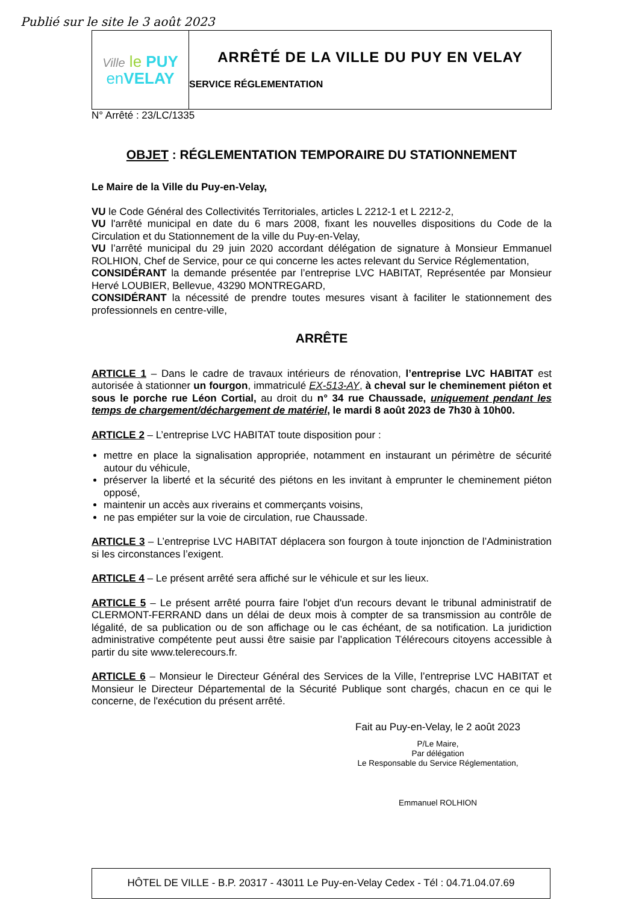Publié sur le site le 3 août 2023
Ville le PUY
en VELAY
ARRÊTÉ DE LA VILLE DU PUY EN VELAY
SERVICE RÉGLEMENTATION
N° Arrêté : 23/LC/1335
OBJET : RÉGLEMENTATION TEMPORAIRE DU STATIONNEMENT
Le Maire de la Ville du Puy-en-Velay,
VU le Code Général des Collectivités Territoriales, articles L 2212-1 et L 2212-2,
VU l'arrêté municipal en date du 6 mars 2008, fixant les nouvelles dispositions du Code de la Circulation et du Stationnement de la ville du Puy-en-Velay,
VU l’arrêté municipal du 29 juin 2020 accordant délégation de signature à Monsieur Emmanuel ROLHION, Chef de Service, pour ce qui concerne les actes relevant du Service Réglementation,
CONSIDÉRANT la demande présentée par l’entreprise LVC HABITAT, Représentée par Monsieur Hervé LOUBIER, Bellevue, 43290 MONTREGARD,
CONSIDÉRANT la nécessité de prendre toutes mesures visant à faciliter le stationnement des professionnels en centre-ville,
ARRÊTE
ARTICLE 1 – Dans le cadre de travaux intérieurs de rénovation, l’entreprise LVC HABITAT est autorisée à stationner un fourgon, immatriculé EX-513-AY, à cheval sur le cheminement piéton et sous le porche rue Léon Cortial, au droit du n° 34 rue Chaussade, uniquement pendant les temps de chargement/déchargement de matériel, le mardi 8 août 2023 de 7h30 à 10h00.
ARTICLE 2 – L’entreprise LVC HABITAT toute disposition pour :
mettre en place la signalisation appropriée, notamment en instaurant un périmètre de sécurité autour du véhicule,
préserver la liberté et la sécurité des piétons en les invitant à emprunter le cheminement piéton opposé,
maintenir un accès aux riverains et commerçants voisins,
ne pas empiéter sur la voie de circulation, rue Chaussade.
ARTICLE 3 – L’entreprise LVC HABITAT déplacera son fourgon à toute injonction de l’Administration si les circonstances l’exigent.
ARTICLE 4 – Le présent arrêté sera affiché sur le véhicule et sur les lieux.
ARTICLE 5 – Le présent arrêté pourra faire l'objet d'un recours devant le tribunal administratif de CLERMONT-FERRAND dans un délai de deux mois à compter de sa transmission au contrôle de légalité, de sa publication ou de son affichage ou le cas échéant, de sa notification. La juridiction administrative compétente peut aussi être saisie par l’application Télérecours citoyens accessible à partir du site www.telerecours.fr.
ARTICLE 6 – Monsieur le Directeur Général des Services de la Ville, l’entreprise LVC HABITAT et Monsieur le Directeur Départemental de la Sécurité Publique sont chargés, chacun en ce qui le concerne, de l'exécution du présent arrêté.
Fait au Puy-en-Velay, le 2 août 2023
P/Le Maire,
Par délégation
Le Responsable du Service Réglementation,
Emmanuel ROLHION
HÔTEL DE VILLE - B.P. 20317 - 43011 Le Puy-en-Velay Cedex - Tél : 04.71.04.07.69